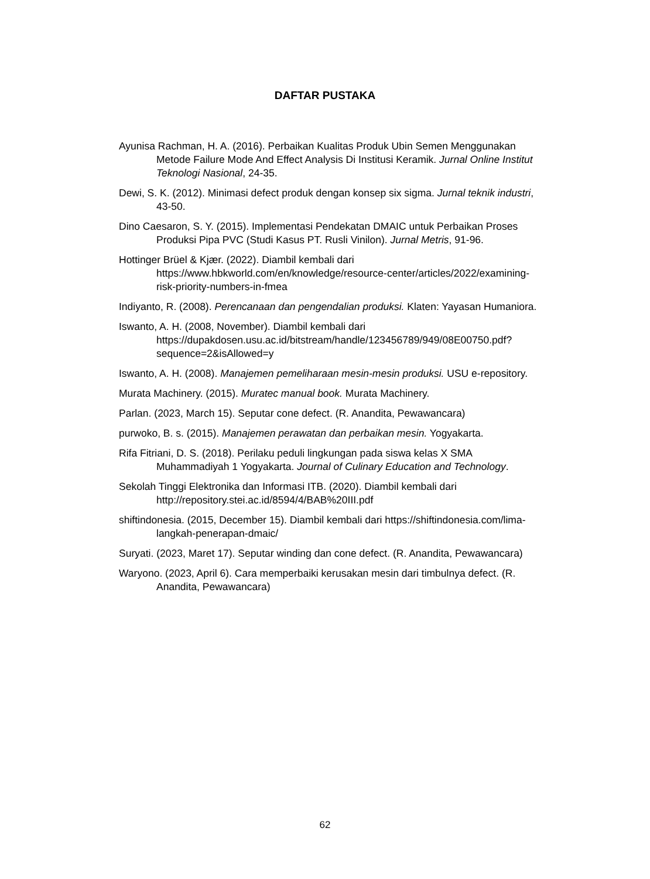DAFTAR PUSTAKA
Ayunisa Rachman, H. A. (2016). Perbaikan Kualitas Produk Ubin Semen Menggunakan Metode Failure Mode And Effect Analysis Di Institusi Keramik. Jurnal Online Institut Teknologi Nasional, 24-35.
Dewi, S. K. (2012). Minimasi defect produk dengan konsep six sigma. Jurnal teknik industri, 43-50.
Dino Caesaron, S. Y. (2015). Implementasi Pendekatan DMAIC untuk Perbaikan Proses Produksi Pipa PVC (Studi Kasus PT. Rusli Vinilon). Jurnal Metris, 91-96.
Hottinger Brüel & Kjær. (2022). Diambil kembali dari https://www.hbkworld.com/en/knowledge/resource-center/articles/2022/examining-risk-priority-numbers-in-fmea
Indiyanto, R. (2008). Perencanaan dan pengendalian produksi. Klaten: Yayasan Humaniora.
Iswanto, A. H. (2008, November). Diambil kembali dari https://dupakdosen.usu.ac.id/bitstream/handle/123456789/949/08E00750.pdf?sequence=2&isAllowed=y
Iswanto, A. H. (2008). Manajemen pemeliharaan mesin-mesin produksi. USU e-repository.
Murata Machinery. (2015). Muratec manual book. Murata Machinery.
Parlan. (2023, March 15). Seputar cone defect. (R. Anandita, Pewawancara)
purwoko, B. s. (2015). Manajemen perawatan dan perbaikan mesin. Yogyakarta.
Rifa Fitriani, D. S. (2018). Perilaku peduli lingkungan pada siswa kelas X SMA Muhammadiyah 1 Yogyakarta. Journal of Culinary Education and Technology.
Sekolah Tinggi Elektronika dan Informasi ITB. (2020). Diambil kembali dari http://repository.stei.ac.id/8594/4/BAB%20III.pdf
shiftindonesia. (2015, December 15). Diambil kembali dari https://shiftindonesia.com/lima-langkah-penerapan-dmaic/
Suryati. (2023, Maret 17). Seputar winding dan cone defect. (R. Anandita, Pewawancara)
Waryono. (2023, April 6). Cara memperbaiki kerusakan mesin dari timbulnya defect. (R. Anandita, Pewawancara)
62